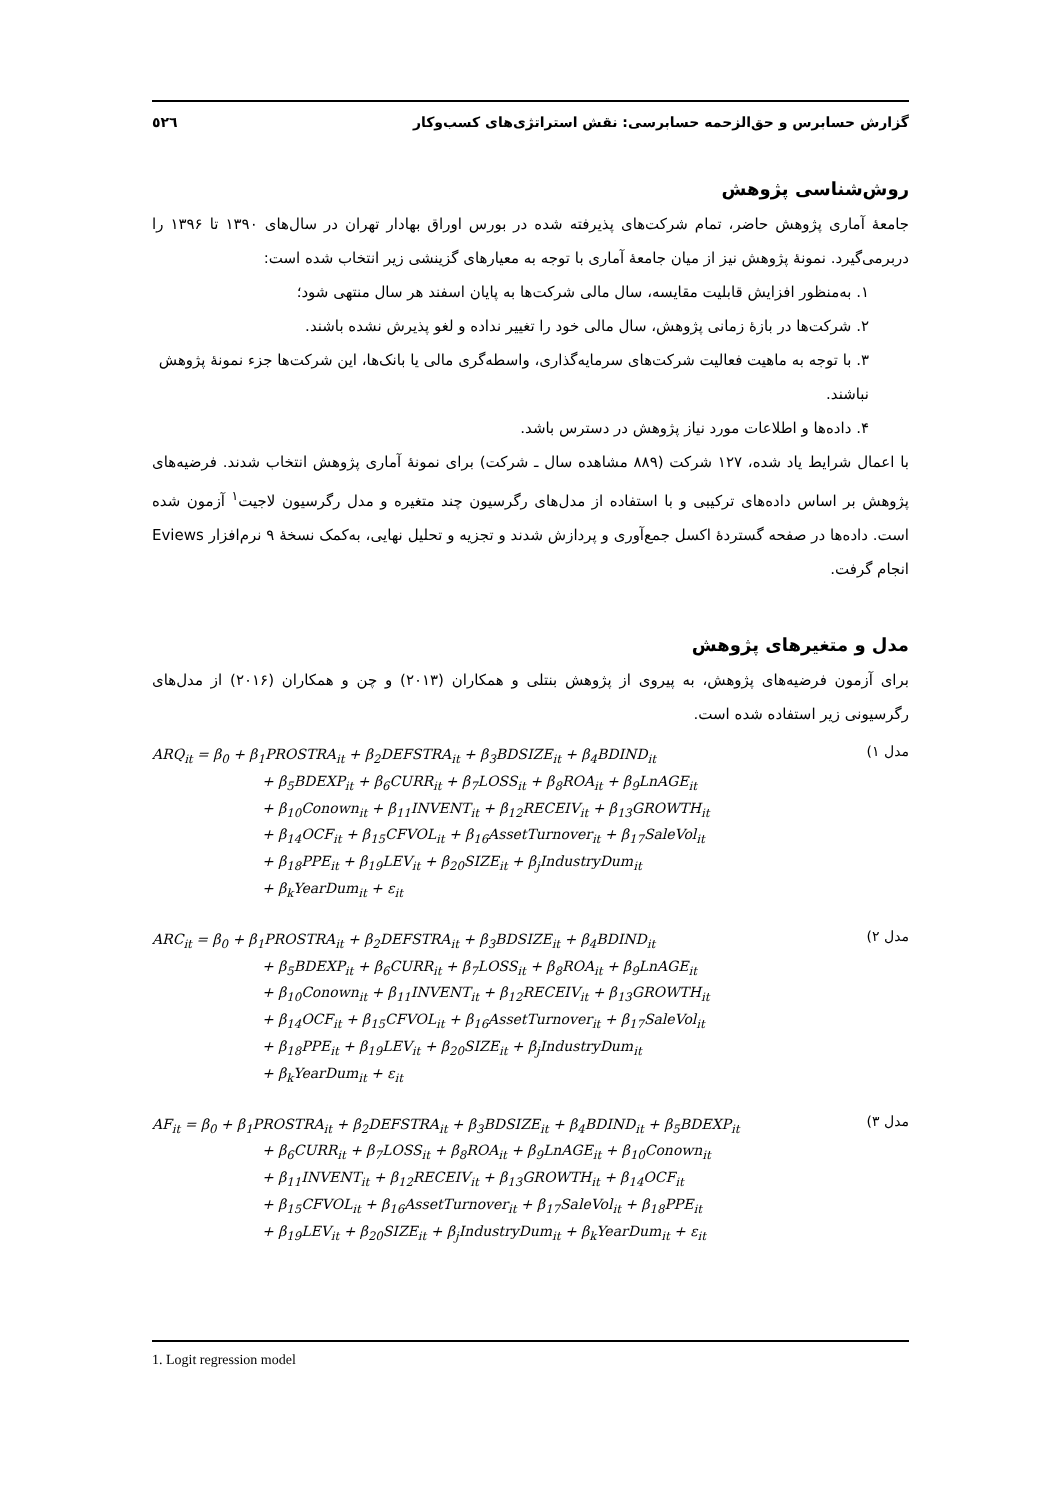گزارش حسابرس و حق‌الزحمه حسابرسی: نقش استراتژی‌های کسب‌وکار ٥٢٦
روش‌شناسی پژوهش
جامعهٔ آماری پژوهش حاضر، تمام شرکت‌های پذیرفته شده در بورس اوراق بهادار تهران در سال‌های ۱۳۹۰ تا ۱۳۹۶ را دربرمی‌گیرد. نمونهٔ پژوهش نیز از میان جامعهٔ آماری با توجه به معیارهای گزینشی زیر انتخاب شده است:
۱. به‌منظور افزایش قابلیت مقایسه، سال مالی شرکت‌ها به پایان اسفند هر سال منتهی شود؛
۲. شرکت‌ها در بازهٔ زمانی پژوهش، سال مالی خود را تغییر نداده و لغو پذیرش نشده باشند.
۳. با توجه به ماهیت فعالیت شرکت‌های سرمایه‌گذاری، واسطه‌گری مالی یا بانک‌ها، این شرکت‌ها جزء نمونهٔ پژوهش نباشند.
۴. داده‌ها و اطلاعات مورد نیاز پژوهش در دسترس باشد.
با اعمال شرایط یاد شده، ۱۲۷ شرکت (۸۸۹ مشاهده سال ـ شرکت) برای نمونهٔ آماری پژوهش انتخاب شدند. فرضیه‌های پژوهش بر اساس داده‌های ترکیبی و با استفاده از مدل‌های رگرسیون چند متغیره و مدل رگرسیون لاجیت<sup>۱</sup> آزمون شده است. داده‌ها در صفحه گستردهٔ اکسل جمع‌آوری و پردازش شدند و تجزیه و تحلیل نهایی، به‌کمک نسخهٔ ۹ نرم‌افزار Eviews انجام گرفت.
مدل و متغیرهای پژوهش
برای آزمون فرضیه‌های پژوهش، به پیروی از پژوهش بنتلی و همکاران (۲۰۱۳) و چن و همکاران (۲۰۱۶) از مدل‌های رگرسیونی زیر استفاده شده است.
ARQ<sub>it</sub> = β<sub>0</sub> + β<sub>1</sub>PROSTRA<sub>it</sub> + β<sub>2</sub>DEFSTRA<sub>it</sub> + β<sub>3</sub>BDSIZE<sub>it</sub> + β<sub>4</sub>BDIND<sub>it</sub>
+ β<sub>5</sub>BDEXP<sub>it</sub> + β<sub>6</sub>CURR<sub>it</sub> + β<sub>7</sub>LOSS<sub>it</sub> + β<sub>8</sub>ROA<sub>it</sub> + β<sub>9</sub>LnAGE<sub>it</sub>
+ β<sub>10</sub>Conown<sub>it</sub> + β<sub>11</sub>INVENT<sub>it</sub> + β<sub>12</sub>RECEIV<sub>it</sub> + β<sub>13</sub>GROWTH<sub>it</sub>
+ β<sub>14</sub>OCF<sub>it</sub> + β<sub>15</sub>CFVOL<sub>it</sub> + β<sub>16</sub>AssetTurnover<sub>it</sub> + β<sub>17</sub>SaleVol<sub>it</sub>
+ β<sub>18</sub>PPE<sub>it</sub> + β<sub>19</sub>LEV<sub>it</sub> + β<sub>20</sub>SIZE<sub>it</sub> + β<sub>j</sub>IndustryDum<sub>it</sub>
+ β<sub>k</sub>YearDum<sub>it</sub> + ε<sub>it</sub>
مدل ۱)
ARC<sub>it</sub> = β<sub>0</sub> + β<sub>1</sub>PROSTRA<sub>it</sub> + β<sub>2</sub>DEFSTRA<sub>it</sub> + β<sub>3</sub>BDSIZE<sub>it</sub> + β<sub>4</sub>BDIND<sub>it</sub>
+ β<sub>5</sub>BDEXP<sub>it</sub> + β<sub>6</sub>CURR<sub>it</sub> + β<sub>7</sub>LOSS<sub>it</sub> + β<sub>8</sub>ROA<sub>it</sub> + β<sub>9</sub>LnAGE<sub>it</sub>
+ β<sub>10</sub>Conown<sub>it</sub> + β<sub>11</sub>INVENT<sub>it</sub> + β<sub>12</sub>RECEIV<sub>it</sub> + β<sub>13</sub>GROWTH<sub>it</sub>
+ β<sub>14</sub>OCF<sub>it</sub> + β<sub>15</sub>CFVOL<sub>it</sub> + β<sub>16</sub>AssetTurnover<sub>it</sub> + β<sub>17</sub>SaleVol<sub>it</sub>
+ β<sub>18</sub>PPE<sub>it</sub> + β<sub>19</sub>LEV<sub>it</sub> + β<sub>20</sub>SIZE<sub>it</sub> + β<sub>j</sub>IndustryDum<sub>it</sub>
+ β<sub>k</sub>YearDum<sub>it</sub> + ε<sub>it</sub>
مدل ۲)
AF<sub>it</sub> = β<sub>0</sub> + β<sub>1</sub>PROSTRA<sub>it</sub> + β<sub>2</sub>DEFSTRA<sub>it</sub> + β<sub>3</sub>BDSIZE<sub>it</sub> + β<sub>4</sub>BDIND<sub>it</sub> + β<sub>5</sub>BDEXP<sub>it</sub>
+ β<sub>6</sub>CURR<sub>it</sub> + β<sub>7</sub>LOSS<sub>it</sub> + β<sub>8</sub>ROA<sub>it</sub> + β<sub>9</sub>LnAGE<sub>it</sub> + β<sub>10</sub>Conown<sub>it</sub>
+ β<sub>11</sub>INVENT<sub>it</sub> + β<sub>12</sub>RECEIV<sub>it</sub> + β<sub>13</sub>GROWTH<sub>it</sub> + β<sub>14</sub>OCF<sub>it</sub>
+ β<sub>15</sub>CFVOL<sub>it</sub> + β<sub>16</sub>AssetTurnover<sub>it</sub> + β<sub>17</sub>SaleVol<sub>it</sub> + β<sub>18</sub>PPE<sub>it</sub>
+ β<sub>19</sub>LEV<sub>it</sub> + β<sub>20</sub>SIZE<sub>it</sub> + β<sub>j</sub>IndustryDum<sub>it</sub> + β<sub>k</sub>YearDum<sub>it</sub> + ε<sub>it</sub>
مدل ۳)
1. Logit regression model